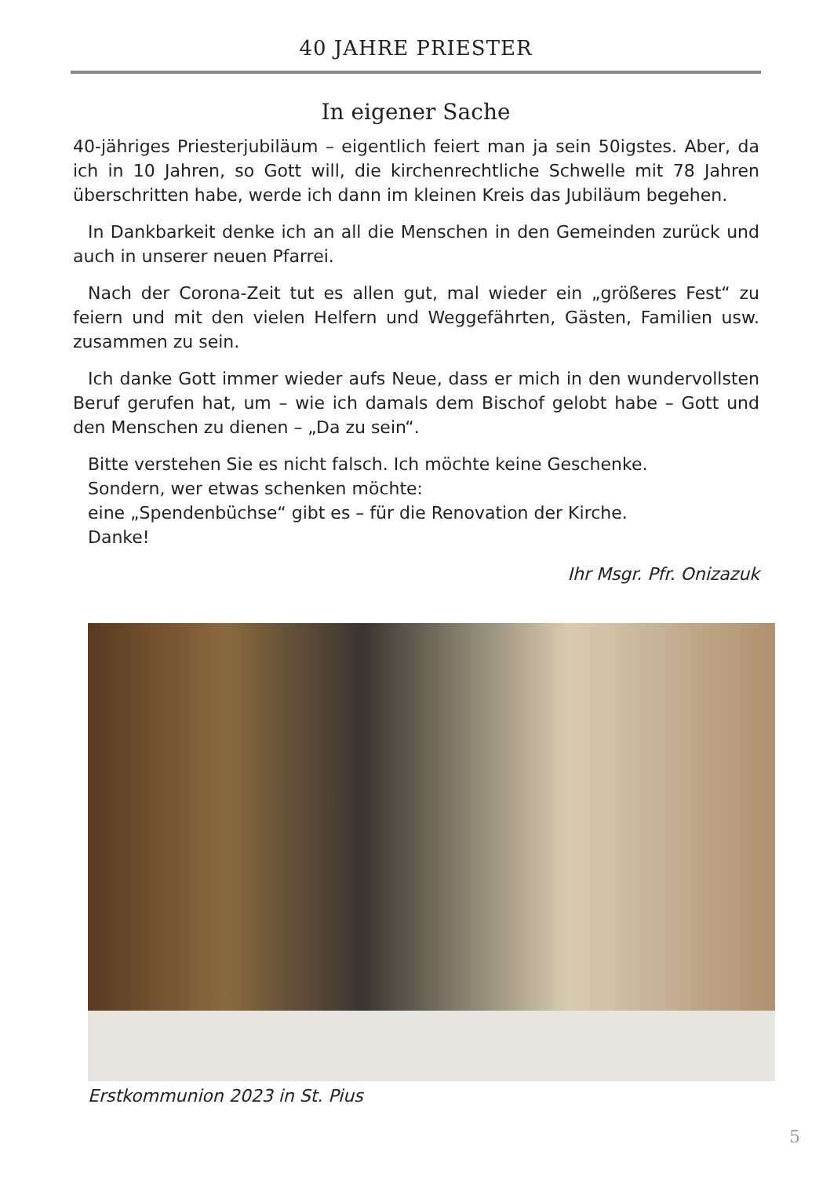40 JAHRE PRIESTER
In eigener Sache
40-jähriges Priesterjubiläum – eigentlich feiert man ja sein 50igstes. Aber, da ich in 10 Jahren, so Gott will, die kirchenrechtliche Schwelle mit 78 Jahren überschritten habe, werde ich dann im kleinen Kreis das Jubiläum begehen.
In Dankbarkeit denke ich an all die Menschen in den Gemeinden zurück und auch in unserer neuen Pfarrei.
Nach der Corona-Zeit tut es allen gut, mal wieder ein „größeres Fest“ zu feiern und mit den vielen Helfern und Weggefährten, Gästen, Familien usw. zusammen zu sein.
Ich danke Gott immer wieder aufs Neue, dass er mich in den wundervollsten Beruf gerufen hat, um – wie ich damals dem Bischof gelobt habe – Gott und den Menschen zu dienen – „Da zu sein“.
Bitte verstehen Sie es nicht falsch. Ich möchte keine Geschenke.
Sondern, wer etwas schenken möchte:
eine „Spendenbüchse“ gibt es – für die Renovation der Kirche.
Danke!
Ihr Msgr. Pfr. Onizazuk
Erstkommunion 2023 in St. Pius
5